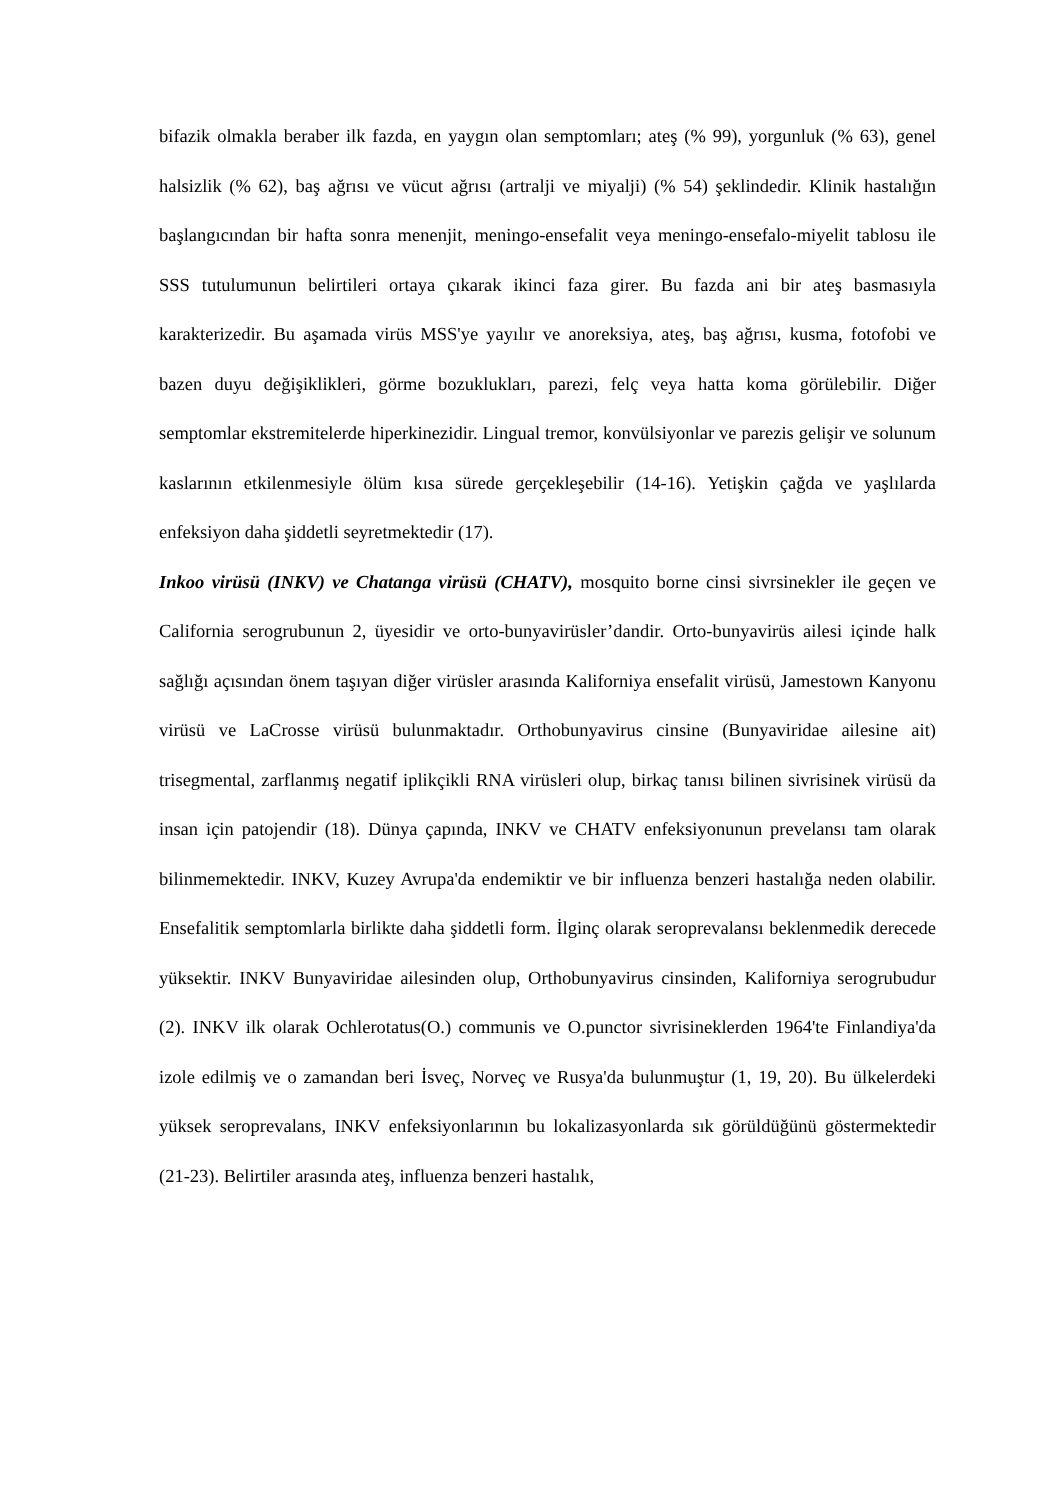bifazik olmakla beraber ilk fazda, en yaygın olan semptomları; ateş (% 99), yorgunluk (% 63), genel halsizlik (% 62), baş ağrısı ve vücut ağrısı (artralji ve miyalji) (% 54) şeklindedir. Klinik hastalığın başlangıcından bir hafta sonra menenjit, meningo-ensefalit veya meningo-ensefalo-miyelit tablosu ile SSS tutulumunun belirtileri ortaya çıkarak ikinci faza girer. Bu fazda ani bir ateş basmasıyla karakterizedir. Bu aşamada virüs MSS'ye yayılır ve anoreksiya, ateş, baş ağrısı, kusma, fotofobi ve bazen duyu değişiklikleri, görme bozuklukları, parezi, felç veya hatta koma görülebilir. Diğer semptomlar ekstremitelerde hiperkinezidir. Lingual tremor, konvülsiyonlar ve parezis gelişir ve solunum kaslarının etkilenmesiyle ölüm kısa sürede gerçekleşebilir (14-16). Yetişkin çağda ve yaşlılarda enfeksiyon daha şiddetli seyretmektedir (17).
Inkoo virüsü (INKV) ve Chatanga virüsü (CHATV), mosquito borne cinsi sivrsinekler ile geçen ve California serogrubunun 2, üyesidir ve orto-bunyavirüsler’dandir. Orto-bunyavirüs ailesi içinde halk sağlığı açısından önem taşıyan diğer virüsler arasında Kaliforniya ensefalit virüsü, Jamestown Kanyonu virüsü ve LaCrosse virüsü bulunmaktadır. Orthobunyavirus cinsine (Bunyaviridae ailesine ait) trisegmental, zarflanmış negatif iplikçikli RNA virüsleri olup, birkaç tanısı bilinen sivrisinek virüsü da insan için patojendir (18). Dünya çapında, INKV ve CHATV enfeksiyonunun prevelansı tam olarak bilinmemektedir. INKV, Kuzey Avrupa'da endemiktir ve bir influenza benzeri hastalığa neden olabilir. Ensefalitik semptomlarla birlikte daha şiddetli form. İlginç olarak seroprevalansı beklenmedik derecede yüksektir. INKV Bunyaviridae ailesinden olup, Orthobunyavirus cinsinden, Kaliforniya serogrubudur (2). INKV ilk olarak Ochlerotatus(O.) communis ve O.punctor sivrisineklerden 1964'te Finlandiya'da izole edilmiş ve o zamandan beri İsveç, Norveç ve Rusya'da bulunmuştur (1, 19, 20). Bu ülkelerdeki yüksek seroprevalans, INKV enfeksiyonlarının bu lokalizasyonlarda sık görüldüğünü göstermektedir (21-23). Belirtiler arasında ateş, influenza benzeri hastalık,